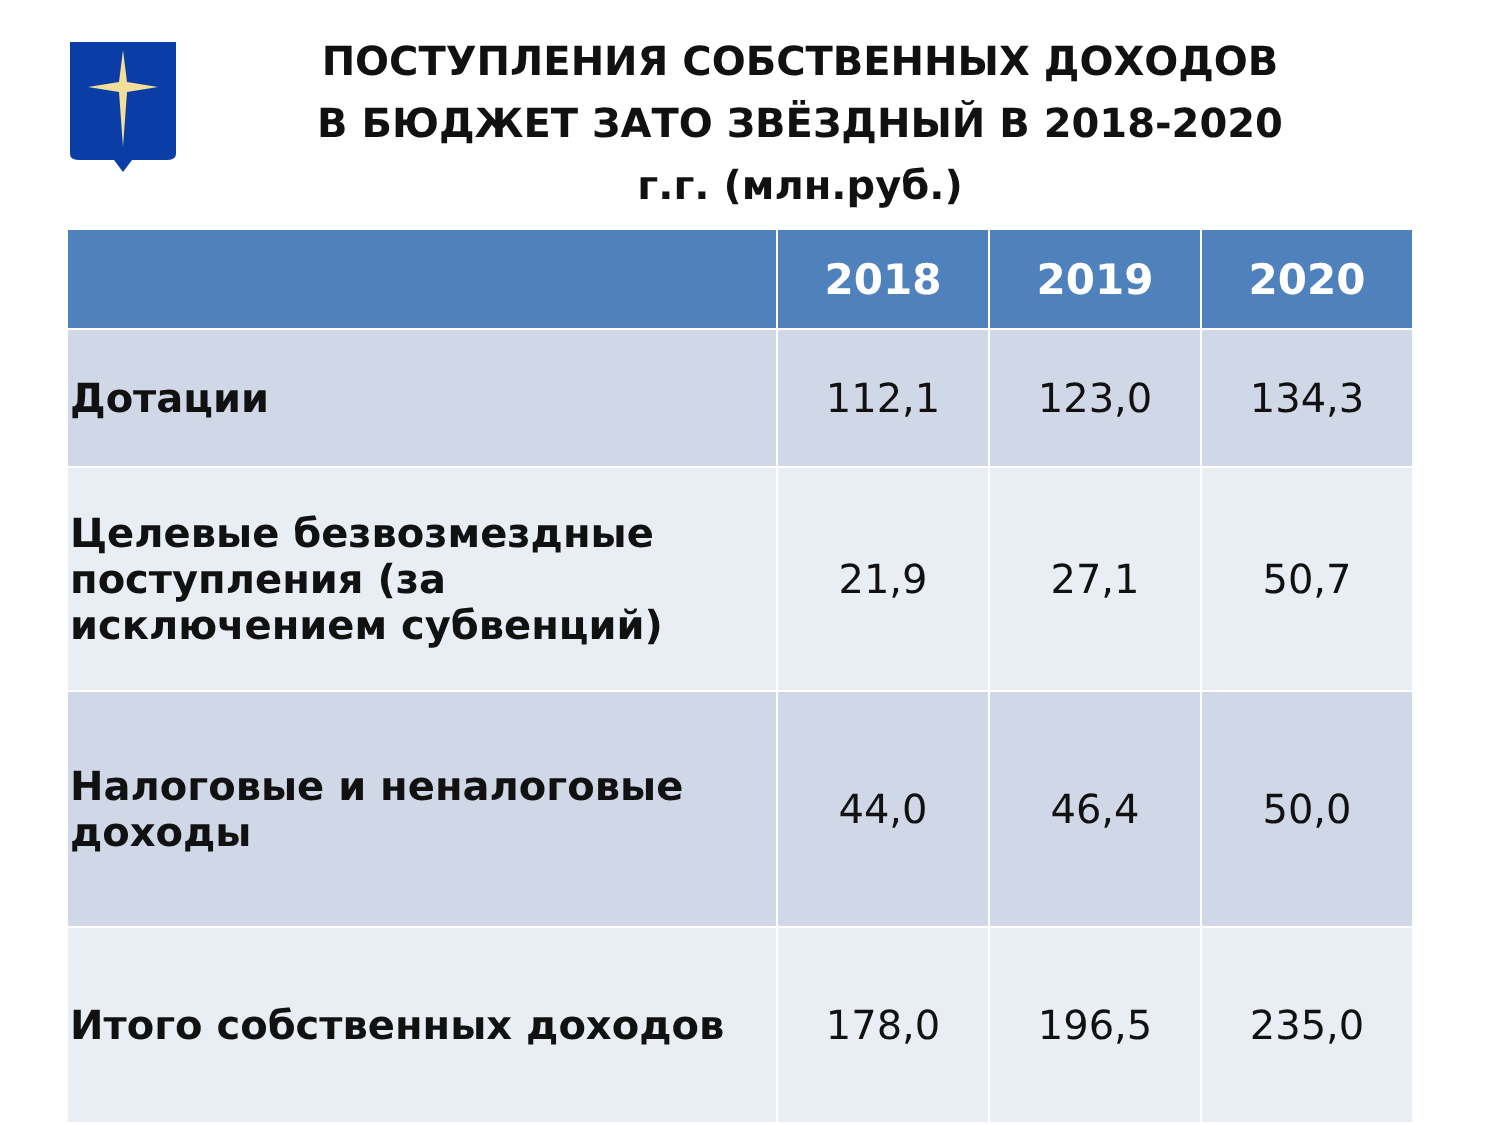ПОСТУПЛЕНИЯ СОБСТВЕННЫХ ДОХОДОВ В БЮДЖЕТ ЗАТО ЗВЁЗДНЫЙ В 2018-2020 г.г. (млн.руб.)
| | 2018 | 2019 | 2020 |
| --- | --- | --- | --- |
| Дотации | 112,1 | 123,0 | 134,3 |
| Целевые безвозмездные поступления (за исключением субвенций) | 21,9 | 27,1 | 50,7 |
| Налоговые и неналоговые доходы | 44,0 | 46,4 | 50,0 |
| Итого собственных доходов | 178,0 | 196,5 | 235,0 |